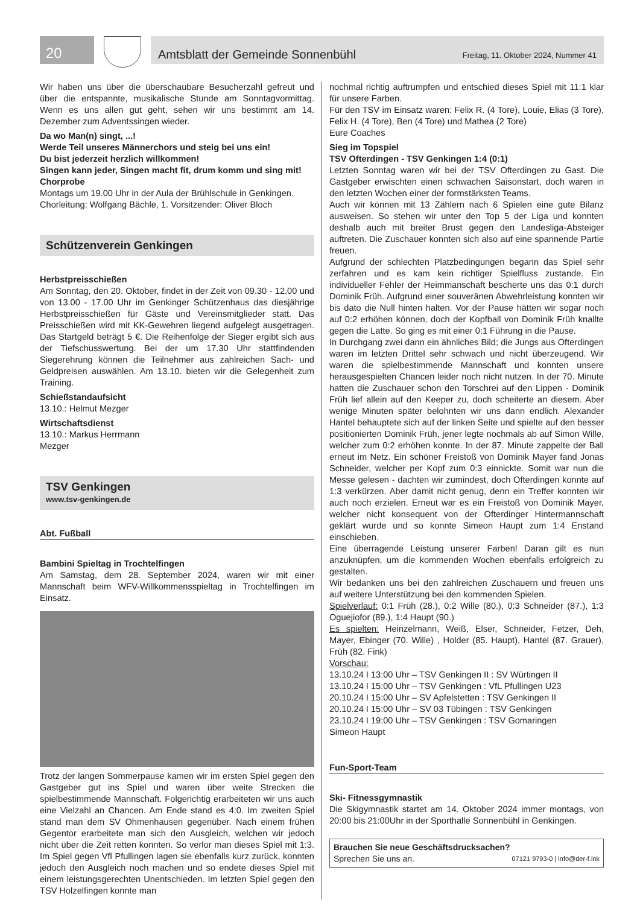20
Amtsblatt der Gemeinde Sonnenbühl Freitag, 11. Oktober 2024, Nummer 41
Wir haben uns über die überschaubare Besucherzahl gefreut und über die entspannte, musikalische Stunde am Sonntagvormittag. Wenn es uns allen gut geht, sehen wir uns bestimmt am 14. Dezember zum Adventssingen wieder.
Da wo Man(n) singt, ...!
Werde Teil unseres Männerchors und steig bei uns ein!
Du bist jederzeit herzlich willkommen!
Singen kann jeder, Singen macht fit, drum komm und sing mit!
Chorprobe
Montags um 19.00 Uhr in der Aula der Brühlschule in Genkingen.
Chorleitung: Wolfgang Bächle, 1. Vorsitzender: Oliver Bloch
Schützenverein Genkingen
Herbstpreisschießen
Am Sonntag, den 20. Oktober, findet in der Zeit von 09.30 - 12.00 und von 13.00 - 17.00 Uhr im Genkinger Schützenhaus das diesjährige Herbstpreisschießen für Gäste und Vereinsmitglieder statt. Das Preisschießen wird mit KK-Gewehren liegend aufgelegt ausgetragen. Das Startgeld beträgt 5 €. Die Reihenfolge der Sieger ergibt sich aus der Tiefschusswertung. Bei der um 17.30 Uhr stattfindenden Siegerehrung können die Teilnehmer aus zahlreichen Sach- und Geldpreisen auswählen. Am 13.10. bieten wir die Gelegenheit zum Training.
Schießstandaufsicht
13.10.: Helmut Mezger
Wirtschaftsdienst
13.10.: Markus Herrmann
Mezger
TSV Genkingen
www.tsv-genkingen.de
Abt. Fußball
Bambini Spieltag in Trochtelfingen
Am Samstag, dem 28. September 2024, waren wir mit einer Mannschaft beim WFV-Willkommensspieltag in Trochtelfingen im Einsatz.
Trotz der langen Sommerpause kamen wir im ersten Spiel gegen den Gastgeber gut ins Spiel und waren über weite Strecken die spielbestimmende Mannschaft. Folgerichtig erarbeiteten wir uns auch eine Vielzahl an Chancen. Am Ende stand es 4:0. Im zweiten Spiel stand man dem SV Ohmenhausen gegenüber. Nach einem frühen Gegentor erarbeitete man sich den Ausgleich, welchen wir jedoch nicht über die Zeit retten konnten. So verlor man dieses Spiel mit 1:3. Im Spiel gegen Vfl Pfullingen lagen sie ebenfalls kurz zurück, konnten jedoch den Ausgleich noch machen und so endete dieses Spiel mit einem leistungsgerechten Unentschieden. Im letzten Spiel gegen den TSV Holzelfingen konnte man
nochmal richtig auftrumpfen und entschied dieses Spiel mit 11:1 klar für unsere Farben.
Für den TSV im Einsatz waren: Felix R. (4 Tore), Louie, Elias (3 Tore), Felix H. (4 Tore), Ben (4 Tore) und Mathea (2 Tore)
Eure Coaches
Sieg im Topspiel
TSV Ofterdingen - TSV Genkingen 1:4 (0:1)
Letzten Sonntag waren wir bei der TSV Ofterdingen zu Gast. Die Gastgeber erwischten einen schwachen Saisonstart, doch waren in den letzten Wochen einer der formstärksten Teams.
Auch wir können mit 13 Zählern nach 6 Spielen eine gute Bilanz ausweisen. So stehen wir unter den Top 5 der Liga und konnten deshalb auch mit breiter Brust gegen den Landesliga-Absteiger auftreten. Die Zuschauer konnten sich also auf eine spannende Partie freuen.
Aufgrund der schlechten Platzbedingungen begann das Spiel sehr zerfahren und es kam kein richtiger Spielfluss zustande. Ein individueller Fehler der Heimmanschaft bescherte uns das 0:1 durch Dominik Früh. Aufgrund einer souveränen Abwehrleistung konnten wir bis dato die Null hinten halten. Vor der Pause hätten wir sogar noch auf 0:2 erhöhen können, doch der Kopfball von Dominik Früh knallte gegen die Latte. So ging es mit einer 0:1 Führung in die Pause.
In Durchgang zwei dann ein ähnliches Bild; die Jungs aus Ofterdingen waren im letzten Drittel sehr schwach und nicht überzeugend. Wir waren die spielbestimmende Mannschaft und konnten unsere herausgespielten Chancen leider noch nicht nutzen. In der 70. Minute hatten die Zuschauer schon den Torschrei auf den Lippen - Dominik Früh lief allein auf den Keeper zu, doch scheiterte an diesem. Aber wenige Minuten später belohnten wir uns dann endlich. Alexander Hantel behauptete sich auf der linken Seite und spielte auf den besser positionierten Dominik Früh, jener legte nochmals ab auf Simon Wille, welcher zum 0:2 erhöhen konnte. In der 87. Minute zappelte der Ball erneut im Netz. Ein schöner Freistoß von Dominik Mayer fand Jonas Schneider, welcher per Kopf zum 0:3 einnickte. Somit war nun die Messe gelesen - dachten wir zumindest, doch Ofterdingen konnte auf 1:3 verkürzen. Aber damit nicht genug, denn ein Treffer konnten wir auch noch erzielen. Erneut war es ein Freistoß von Dominik Mayer, welcher nicht konsequent von der Ofterdinger Hintermannschaft geklärt wurde und so konnte Simeon Haupt zum 1:4 Enstand einschieben.
Eine überragende Leistung unserer Farben! Daran gilt es nun anzuknüpfen, um die kommenden Wochen ebenfalls erfolgreich zu gestalten.
Wir bedanken uns bei den zahlreichen Zuschauern und freuen uns auf weitere Unterstützung bei den kommenden Spielen.
Spielverlauf: 0:1 Früh (28.), 0:2 Wille (80.), 0:3 Schneider (87.), 1:3 Oguejiofor (89.), 1:4 Haupt (90.)
Es spielten: Heinzelmann, Weiß, Elser, Schneider, Fetzer, Deh, Mayer, Ebinger (70. Wille) , Holder (85. Haupt), Hantel (87. Grauer), Früh (82. Fink)
Vorschau:
13.10.24 I 13:00 Uhr – TSV Genkingen II : SV Würtingen II
13.10.24 I 15:00 Uhr – TSV Genkingen : VfL Pfullingen U23
20.10.24 I 15:00 Uhr – SV Apfelstetten : TSV Genkingen II
20.10.24 I 15:00 Uhr – SV 03 Tübingen : TSV Genkingen
23.10.24 I 19:00 Uhr – TSV Genkingen : TSV Gomaringen
Simeon Haupt
Fun-Sport-Team
Ski- Fitnessgymnastik
Die Skigymnastik startet am 14. Oktober 2024 immer montags, von 20:00 bis 21:00Uhr in der Sporthalle Sonnenbühl in Genkingen.
Brauchen Sie neue Geschäftsdrucksachen?
Sprechen Sie uns an. 07121 9793-0 | info@der-f.ink